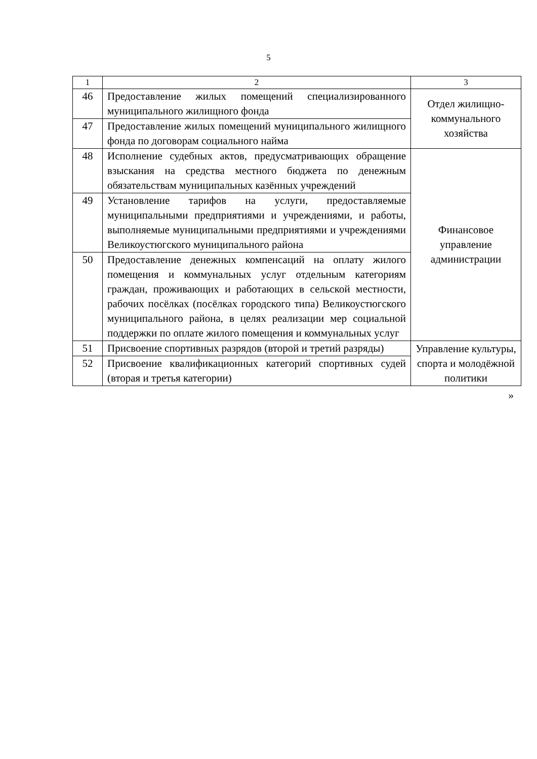5
| 1 | 2 | 3 |
| 46 | Предоставление жилых помещений специализированного муниципального жилищного фонда | Отдел жилищно-коммунального хозяйства |
| 47 | Предоставление жилых помещений муниципального жилищного фонда по договорам социального найма | |
| 48 | Исполнение судебных актов, предусматривающих обращение взыскания на средства местного бюджета по денежным обязательствам муниципальных казённых учреждений | Финансовое управление администрации |
| 49 | Установление тарифов на услуги, предоставляемые муниципальными предприятиями и учреждениями, и работы, выполняемые муниципальными предприятиями и учреждениями Великоустюгского муниципального района | |
| 50 | Предоставление денежных компенсаций на оплату жилого помещения и коммунальных услуг отдельным категориям граждан, проживающих и работающих в сельской местности, рабочих посёлках (посёлках городского типа) Великоустюгского муниципального района, в целях реализации мер социальной поддержки по оплате жилого помещения и коммунальных услуг | |
| 51 | Присвоение спортивных разрядов (второй и третий разряды) | Управление культуры, спорта и молодёжной политики |
| 52 | Присвоение квалификационных категорий спортивных судей (вторая и третья категории) | |
»